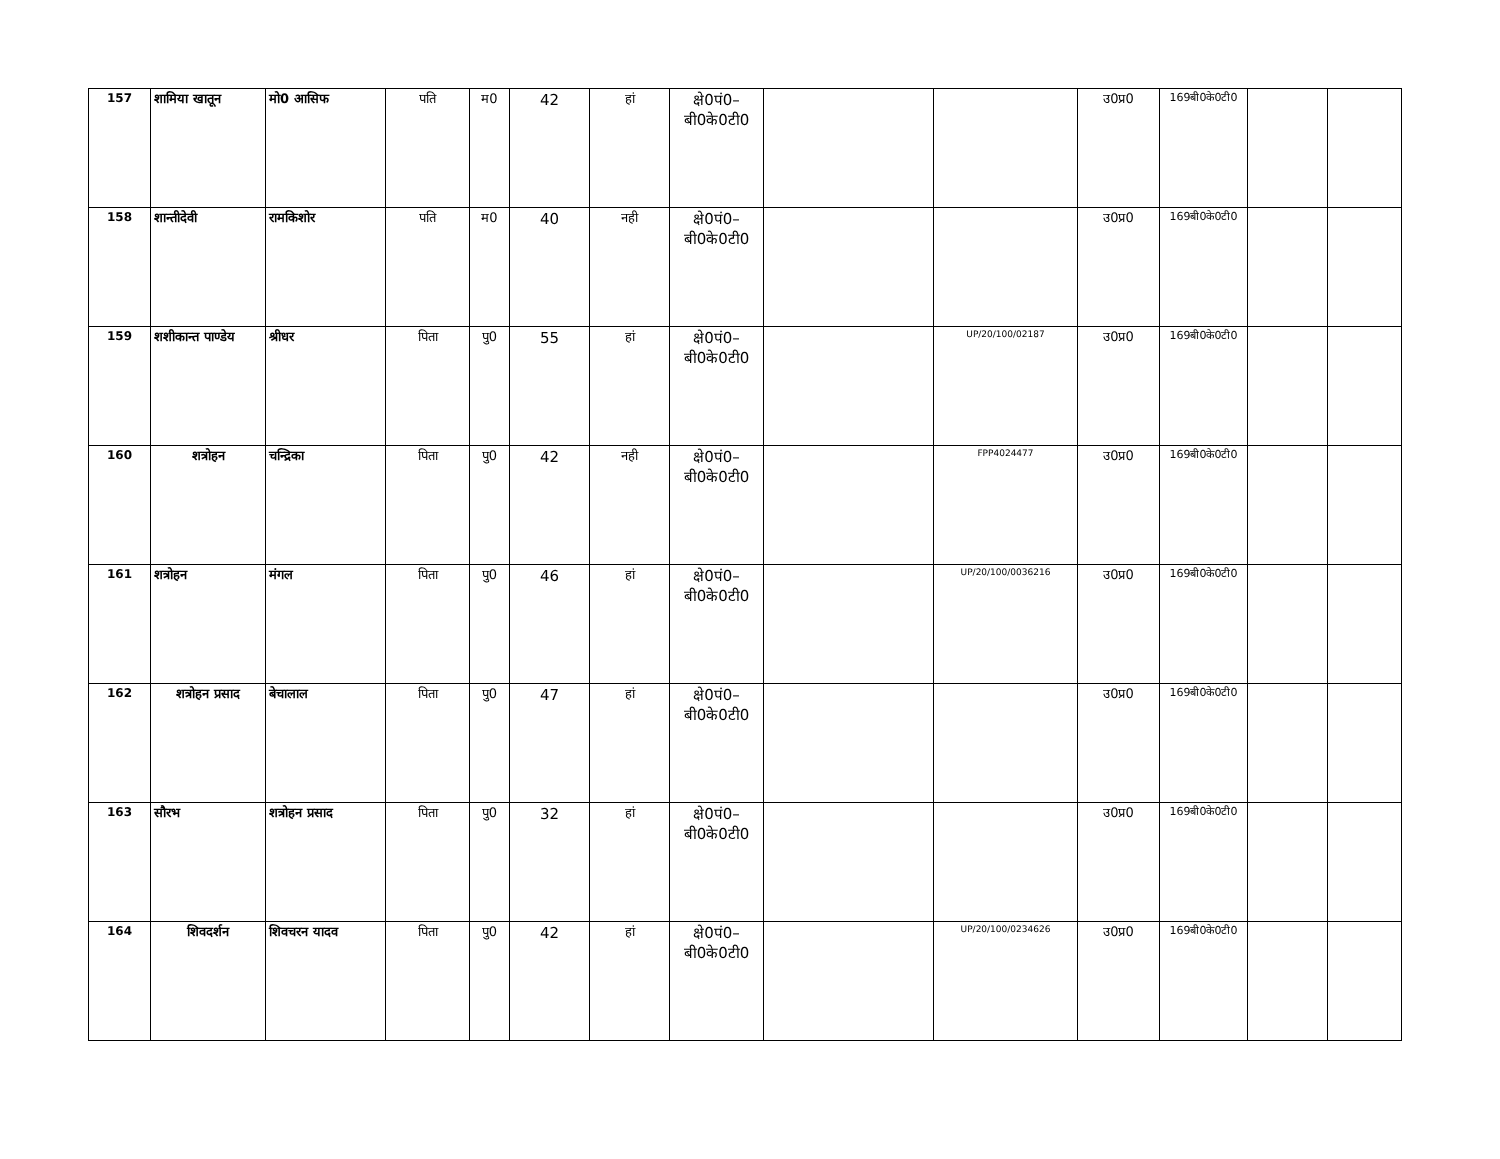| 157 | शामिया खातून | मो0 आसिफ | पति | म0 | 42 | हां | क्षे0पं0– बी0के0टी0 | | | उ0प्र0 | 169बी0के0टी0 | | |
| 158 | शान्तीदेवी | रामकिशोर | पति | म0 | 40 | नही | क्षे0पं0– बी0के0टी0 | | | उ0प्र0 | 169बी0के0टी0 | | |
| 159 | शशीकान्त पाण्डेय | श्रीधर | पिता | पु0 | 55 | हां | क्षे0पं0– बी0के0टी0 | | UP/20/100/02187 | उ0प्र0 | 169बी0के0टी0 | | |
| 160 | शत्रोहन | चन्द्रिका | पिता | पु0 | 42 | नही | क्षे0पं0– बी0के0टी0 | | FPP4024477 | उ0प्र0 | 169बी0के0टी0 | | |
| 161 | शत्रोहन | मंगल | पिता | पु0 | 46 | हां | क्षे0पं0– बी0के0टी0 | | UP/20/100/0036216 | उ0प्र0 | 169बी0के0टी0 | | |
| 162 | शत्रोहन प्रसाद | बेचालाल | पिता | पु0 | 47 | हां | क्षे0पं0– बी0के0टी0 | | | उ0प्र0 | 169बी0के0टी0 | | |
| 163 | सौरभ | शत्रोहन प्रसाद | पिता | पु0 | 32 | हां | क्षे0पं0– बी0के0टी0 | | | उ0प्र0 | 169बी0के0टी0 | | |
| 164 | शिवदर्शन | शिवचरन यादव | पिता | पु0 | 42 | हां | क्षे0पं0– बी0के0टी0 | | UP/20/100/0234626 | उ0प्र0 | 169बी0के0टी0 | | |